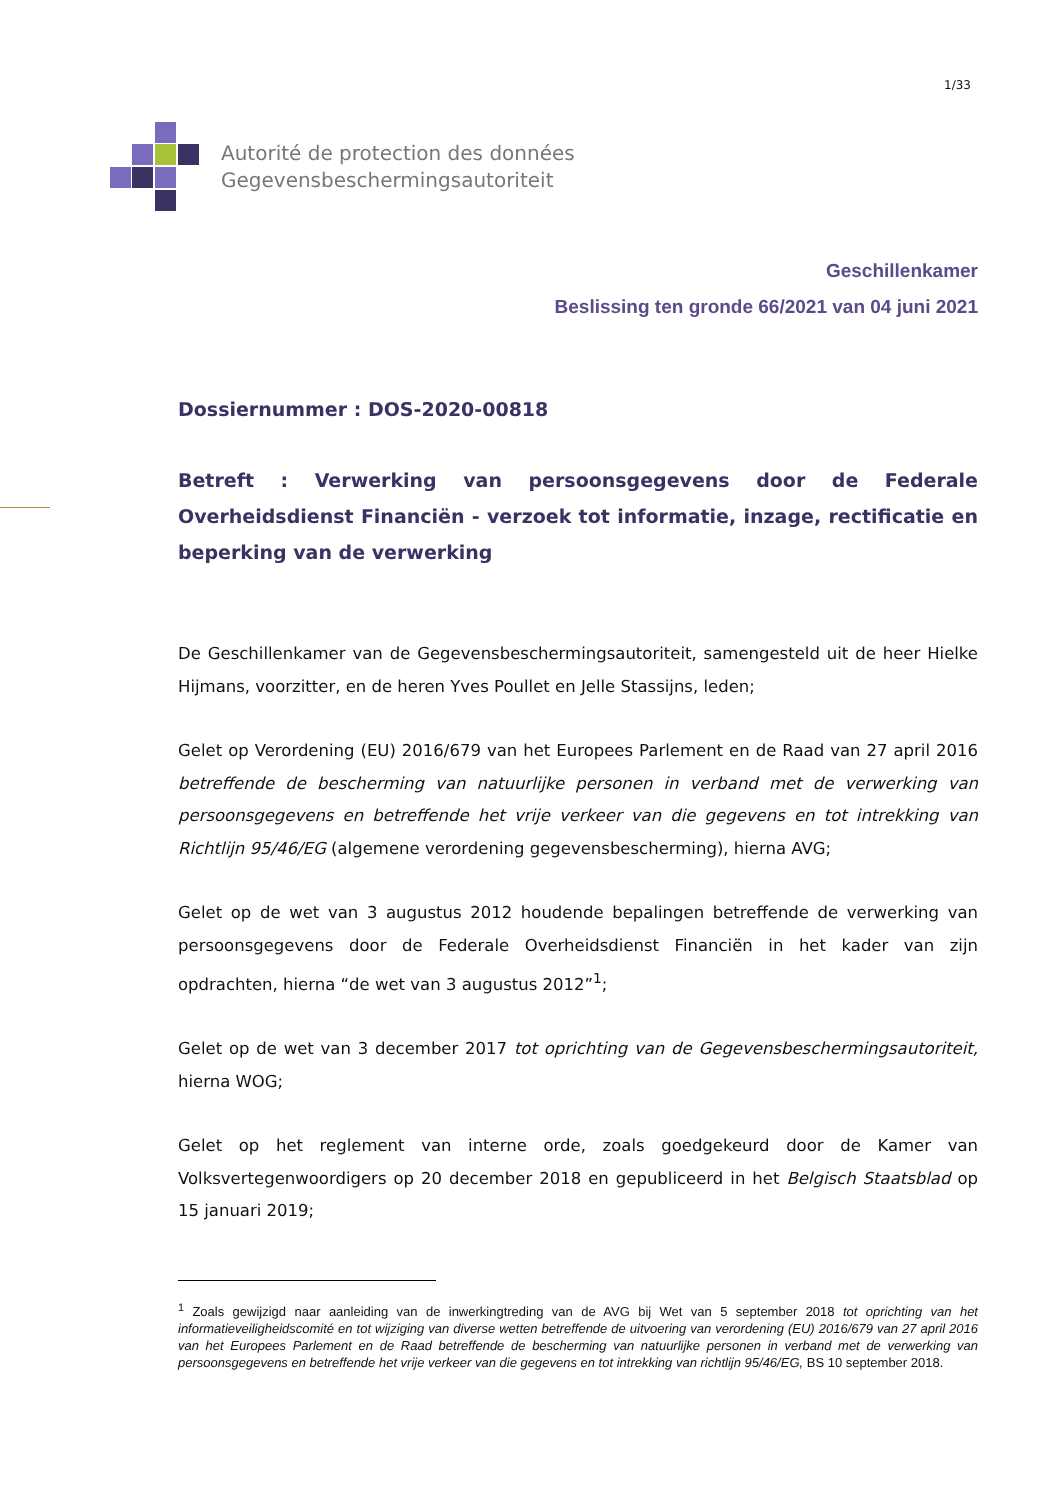1/33
Autorité de protection des données
Gegevensbeschermingsautoriteit
Geschillenkamer
Beslissing ten gronde 66/2021 van 04 juni 2021
Dossiernummer : DOS-2020-00818
Betreft : Verwerking van persoonsgegevens door de Federale Overheidsdienst Financiën - verzoek tot informatie, inzage, rectificatie en beperking van de verwerking
De Geschillenkamer van de Gegevensbeschermingsautoriteit, samengesteld uit de heer Hielke Hijmans, voorzitter, en de heren Yves Poullet en Jelle Stassijns, leden;
Gelet op Verordening (EU) 2016/679 van het Europees Parlement en de Raad van 27 april 2016 betreffende de bescherming van natuurlijke personen in verband met de verwerking van persoonsgegevens en betreffende het vrije verkeer van die gegevens en tot intrekking van Richtlijn 95/46/EG (algemene verordening gegevensbescherming), hierna AVG;
Gelet op de wet van 3 augustus 2012 houdende bepalingen betreffende de verwerking van persoonsgegevens door de Federale Overheidsdienst Financiën in het kader van zijn opdrachten, hierna “de wet van 3 augustus 2012”<sup>1</sup>;
Gelet op de wet van 3 december 2017 tot oprichting van de Gegevensbeschermingsautoriteit, hierna WOG;
Gelet op het reglement van interne orde, zoals goedgekeurd door de Kamer van Volksvertegenwoordigers op 20 december 2018 en gepubliceerd in het Belgisch Staatsblad op 15 januari 2019;
<sup>1</sup> Zoals gewijzigd naar aanleiding van de inwerkingtreding van de AVG bij Wet van 5 september 2018 tot oprichting van het informatieveiligheidscomité en tot wijziging van diverse wetten betreffende de uitvoering van verordening (EU) 2016/679 van 27 april 2016 van het Europees Parlement en de Raad betreffende de bescherming van natuurlijke personen in verband met de verwerking van persoonsgegevens en betreffende het vrije verkeer van die gegevens en tot intrekking van richtlijn 95/46/EG, BS 10 september 2018.